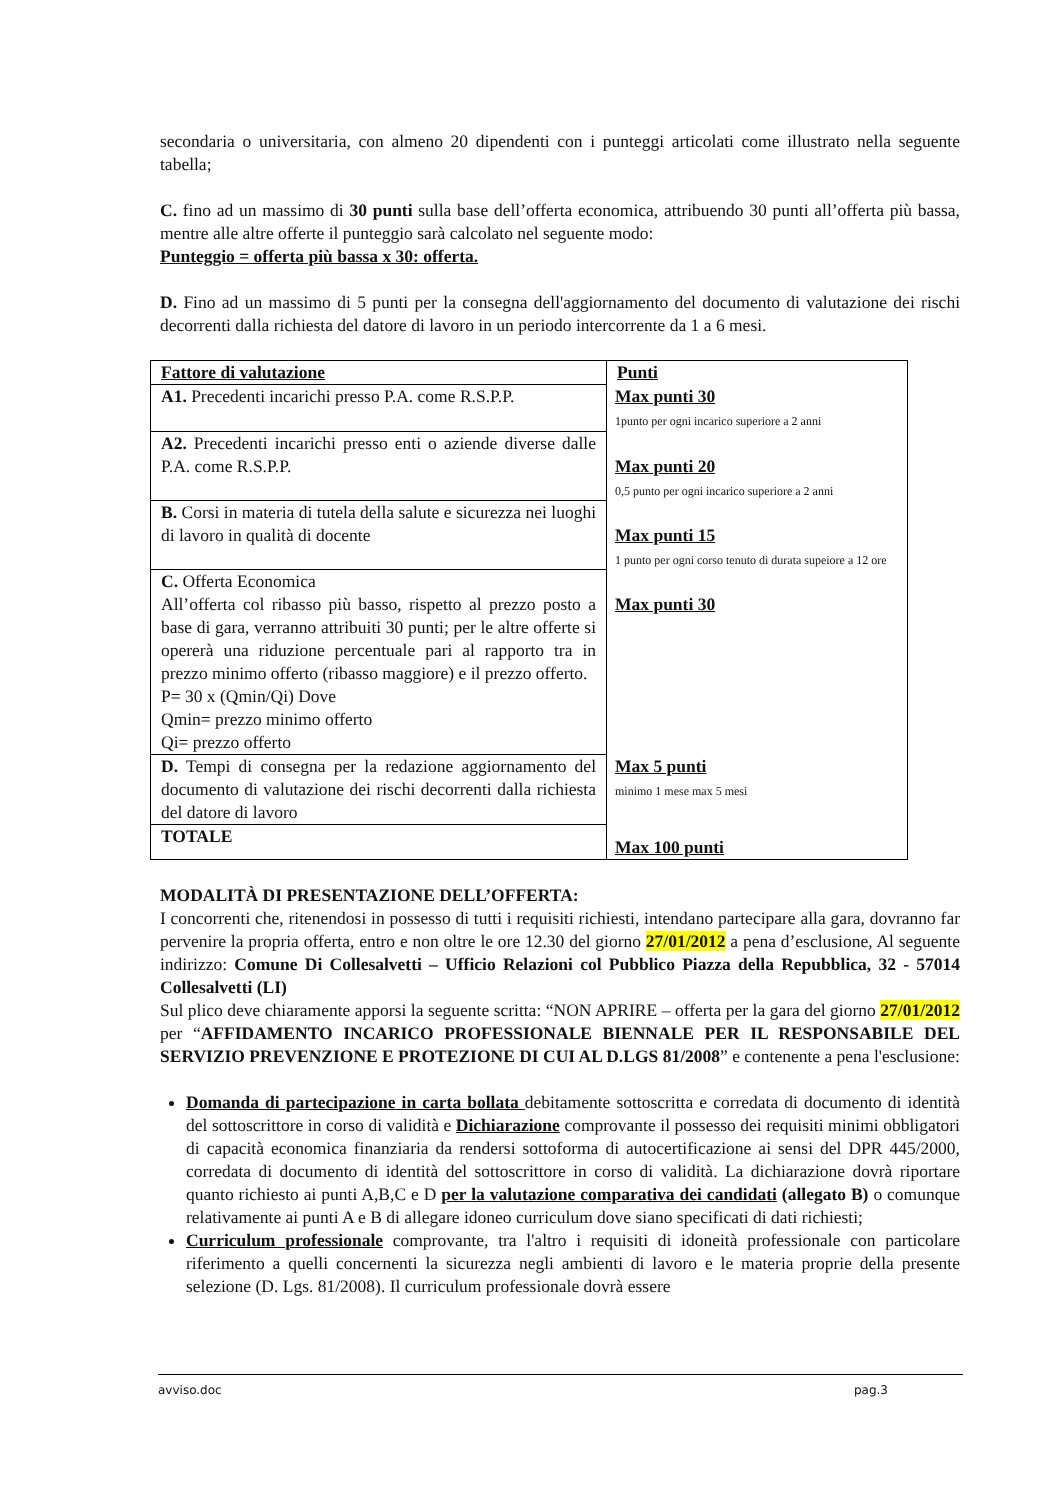secondaria o universitaria, con almeno 20 dipendenti con i punteggi articolati come illustrato nella seguente tabella;
C. fino ad un massimo di 30 punti sulla base dell’offerta economica, attribuendo 30 punti all’offerta più bassa, mentre alle altre offerte il punteggio sarà calcolato nel seguente modo:
Punteggio = offerta più bassa x 30: offerta.
D. Fino ad un massimo di 5 punti per la consegna dell'aggiornamento del documento di valutazione dei rischi decorrenti dalla richiesta del datore di lavoro in un periodo intercorrente da 1 a 6 mesi.
| Fattore di valutazione | Punti |
| --- | --- |
| A1. Precedenti incarichi presso P.A. come R.S.P.P. | Max punti 30 1punto per ogni incarico superiore a 2 anni |
| A2. Precedenti incarichi presso enti o aziende diverse dalle P.A. come R.S.P.P. | Max punti 20 0,5 punto per ogni incarico superiore a 2 anni |
| B. Corsi in materia di tutela della salute e sicurezza nei luoghi di lavoro in qualità di docente | Max punti 15 1 punto per ogni corso tenuto di durata supeiore a 12 ore |
| C. Offerta Economica All’offerta col ribasso più basso, rispetto al prezzo posto a base di gara, verranno attribuiti 30 punti; per le altre offerte si opererà una riduzione percentuale pari al rapporto tra in prezzo minimo offerto (ribasso maggiore) e il prezzo offerto. P= 30 x (Qmin/Qi) Dove Qmin= prezzo minimo offerto Qi= prezzo offerto | Max punti 30 |
| D. Tempi di consegna per la redazione aggiornamento del documento di valutazione dei rischi decorrenti dalla richiesta del datore di lavoro | Max 5 punti minimo 1 mese max 5 mesi |
| TOTALE | Max 100 punti |
MODALITÀ DI PRESENTAZIONE DELL’OFFERTA:
I concorrenti che, ritenendosi in possesso di tutti i requisiti richiesti, intendano partecipare alla gara, dovranno far pervenire la propria offerta, entro e non oltre le ore 12.30 del giorno 27/01/2012 a pena d’esclusione, Al seguente indirizzo: Comune Di Collesalvetti – Ufficio Relazioni col Pubblico Piazza della Repubblica, 32 - 57014 Collesalvetti (LI)
Sul plico deve chiaramente apporsi la seguente scritta: “NON APRIRE – offerta per la gara del giorno 27/01/2012 per “AFFIDAMENTO INCARICO PROFESSIONALE BIENNALE PER IL RESPONSABILE DEL SERVIZIO PREVENZIONE E PROTEZIONE DI CUI AL D.LGS 81/2008” e contenente a pena l'esclusione:
Domanda di partecipazione in carta bollata debitamente sottoscritta e corredata di documento di identità del sottoscrittore in corso di validità e Dichiarazione comprovante il possesso dei requisiti minimi obbligatori di capacità economica finanziaria da rendersi sottoforma di autocertificazione ai sensi del DPR 445/2000, corredata di documento di identità del sottoscrittore in corso di validità. La dichiarazione dovrà riportare quanto richiesto ai punti A,B,C e D per la valutazione comparativa dei candidati (allegato B) o comunque relativamente ai punti A e B di allegare idoneo curriculum dove siano specificati di dati richiesti;
Curriculum professionale comprovante, tra l'altro i requisiti di idoneità professionale con particolare riferimento a quelli concernenti la sicurezza negli ambienti di lavoro e le materia proprie della presente selezione (D. Lgs. 81/2008). Il curriculum professionale dovrà essere
avviso.doc pag.3